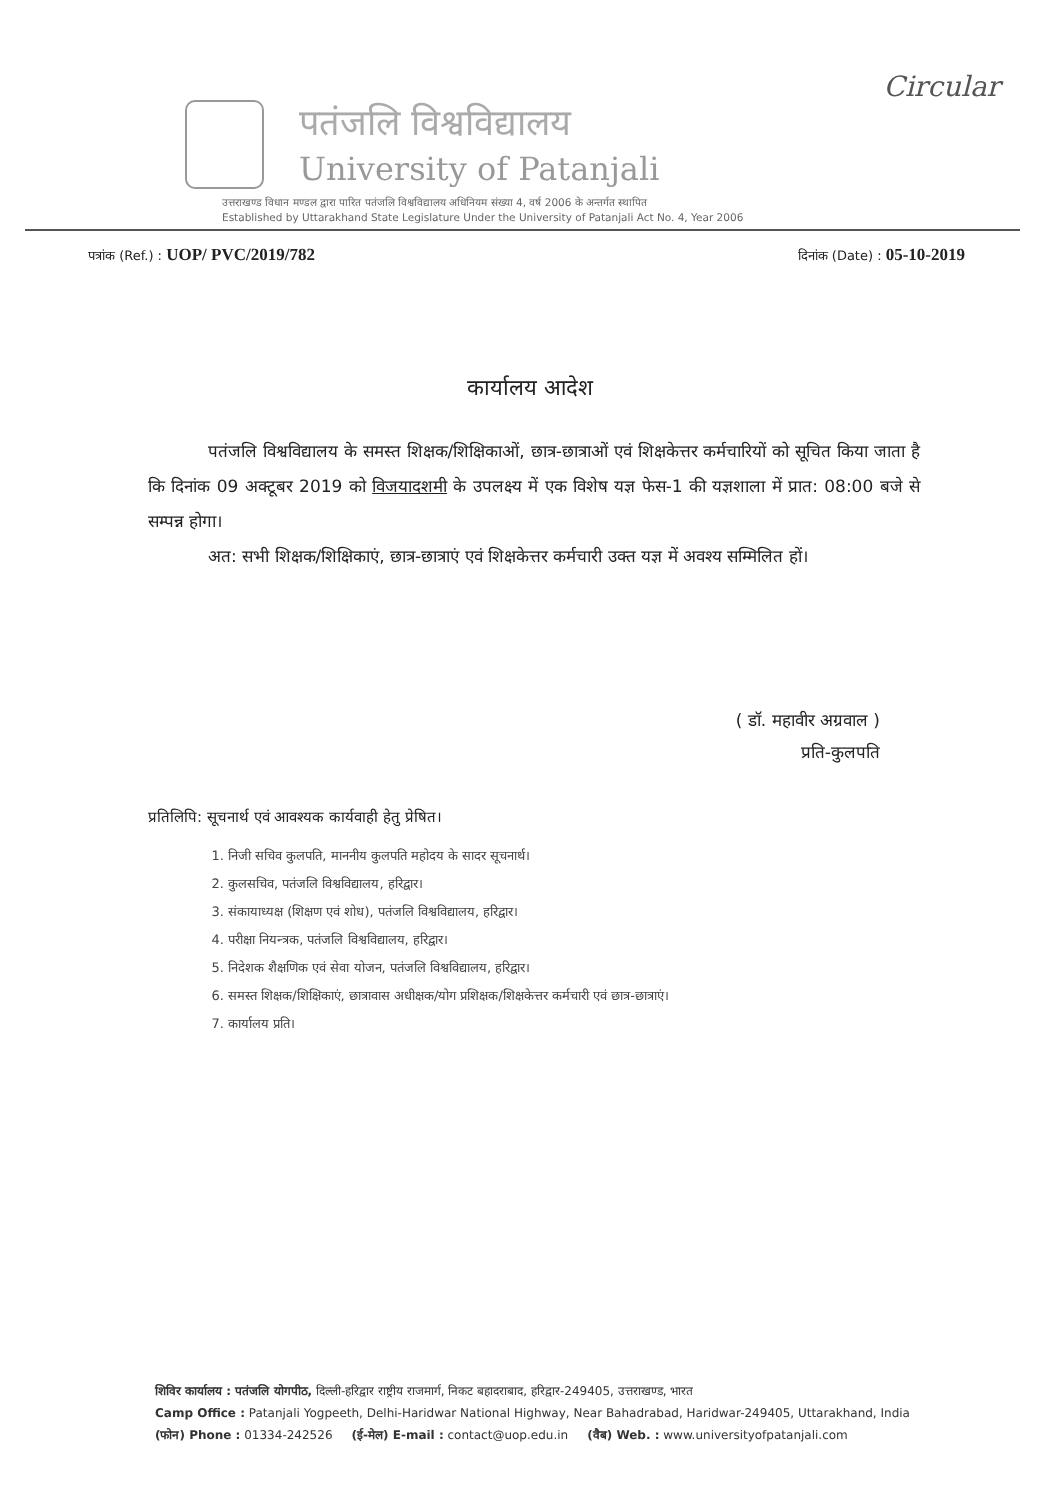Circular
पतंजलि विश्वविद्यालय
University of Patanjali
उत्तराखण्ड विधान मण्डल द्वारा पारित पतंजलि विश्वविद्यालय अधिनियम संख्या 4, वर्ष 2006 के अन्तर्गत स्थापित
Established by Uttarakhand State Legislature Under the University of Patanjali Act No. 4, Year 2006
पत्रांक (Ref.) : UOP/ PVC/2019/782 दिनांक (Date) : 05-10-2019
कार्यालय आदेश
पतंजलि विश्वविद्यालय के समस्त शिक्षक/शिक्षिकाओं, छात्र-छात्राओं एवं शिक्षकेत्तर कर्मचारियों को सूचित किया जाता है कि दिनांक 09 अक्टूबर 2019 को विजयादशमी के उपलक्ष्य में एक विशेष यज्ञ फेस-1 की यज्ञशाला में प्रात: 08:00 बजे से सम्पन्न होगा।
अत: सभी शिक्षक/शिक्षिकाएं, छात्र-छात्राएं एवं शिक्षकेत्तर कर्मचारी उक्त यज्ञ में अवश्य सम्मिलित हों।
( डॉ. महावीर अग्रवाल )
प्रति-कुलपति
प्रतिलिपि: सूचनार्थ एवं आवश्यक कार्यवाही हेतु प्रेषित।
1. निजी सचिव कुलपति, माननीय कुलपति महोदय के सादर सूचनार्थ।
2. कुलसचिव, पतंजलि विश्वविद्यालय, हरिद्वार।
3. संकायाध्यक्ष (शिक्षण एवं शोध), पतंजलि विश्वविद्यालय, हरिद्वार।
4. परीक्षा नियन्त्रक, पतंजलि विश्वविद्यालय, हरिद्वार।
5. निदेशक शैक्षणिक एवं सेवा योजन, पतंजलि विश्वविद्यालय, हरिद्वार।
6. समस्त शिक्षक/शिक्षिकाएं, छात्रावास अधीक्षक/योग प्रशिक्षक/शिक्षकेत्तर कर्मचारी एवं छात्र-छात्राएं।
7. कार्यालय प्रति।
शिविर कार्यालय : पतंजलि योगपीठ, दिल्ली-हरिद्वार राष्ट्रीय राजमार्ग, निकट बहादराबाद, हरिद्वार-249405, उत्तराखण्ड, भारत
Camp Office : Patanjali Yogpeeth, Delhi-Haridwar National Highway, Near Bahadrabad, Haridwar-249405, Uttarakhand, India
(फोन) Phone : 01334-242526 (ई-मेल) E-mail : contact@uop.edu.in (वैब) Web. : www.universityofpatanjali.com